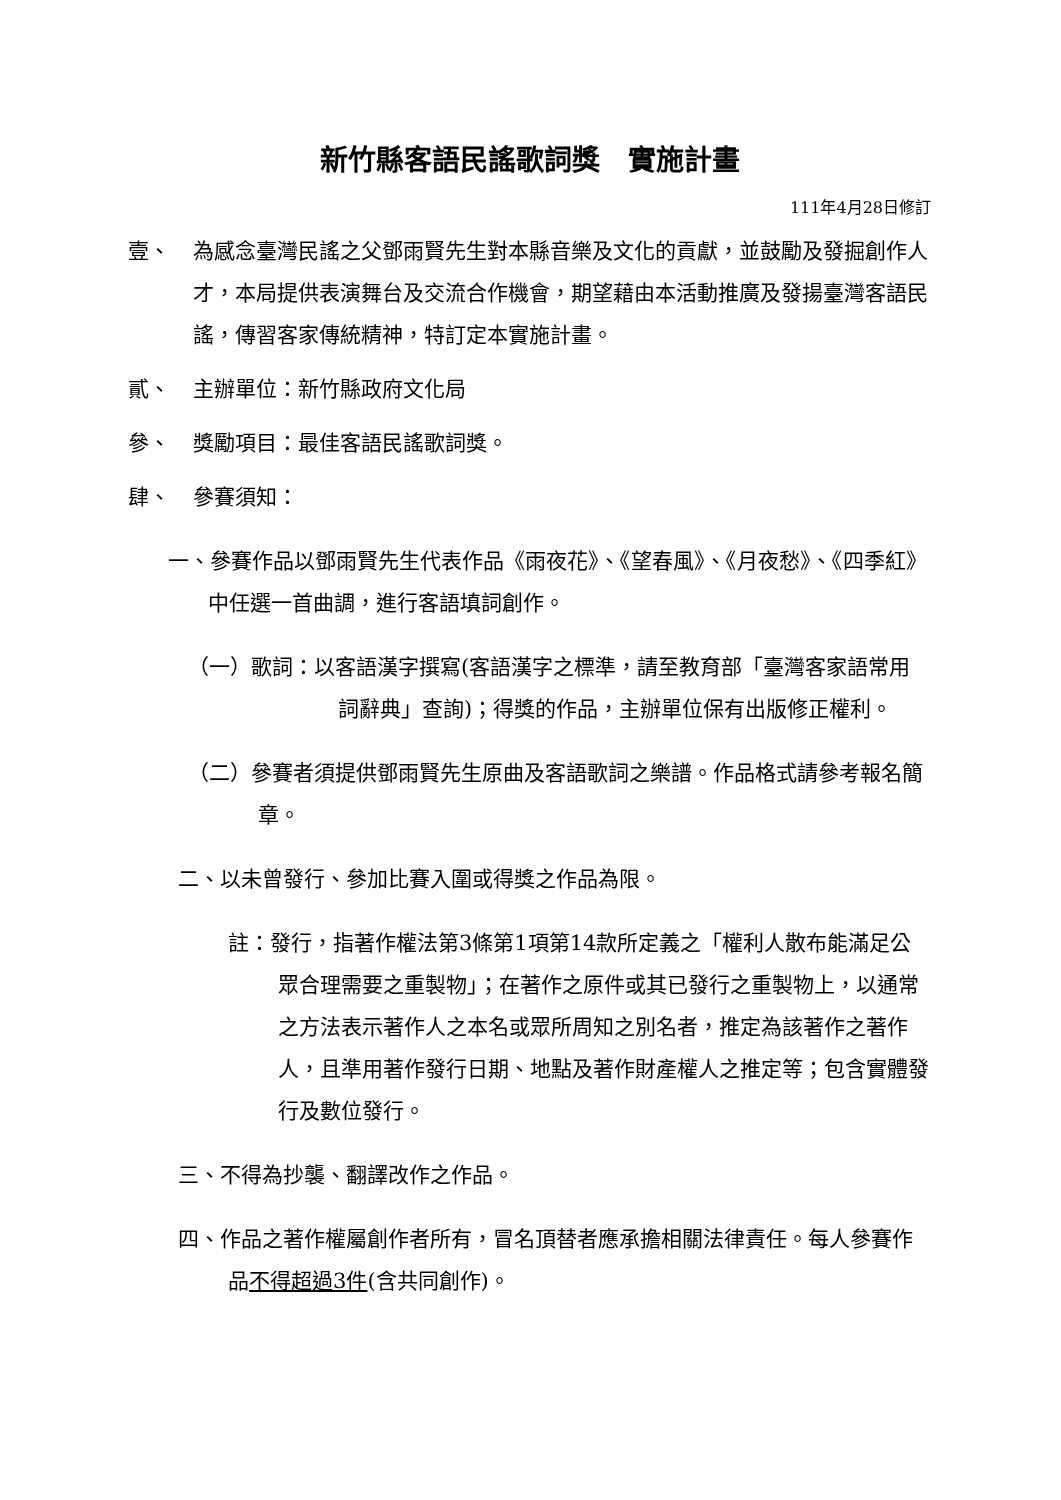新竹縣客語民謠歌詞獎　實施計畫
111年4月28日修訂
壹、 為感念臺灣民謠之父鄧雨賢先生對本縣音樂及文化的貢獻，並鼓勵及發掘創作人才，本局提供表演舞台及交流合作機會，期望藉由本活動推廣及發揚臺灣客語民謠，傳習客家傳統精神，特訂定本實施計畫。
貳、 主辦單位：新竹縣政府文化局
參、 獎勵項目：最佳客語民謠歌詞獎。
肆、 參賽須知：
一、參賽作品以鄧雨賢先生代表作品《雨夜花》、《望春風》、《月夜愁》、《四季紅》中任選一首曲調，進行客語填詞創作。
（一）歌詞：以客語漢字撰寫(客語漢字之標準，請至教育部「臺灣客家語常用詞辭典」查詢)；得獎的作品，主辦單位保有出版修正權利。
（二）參賽者須提供鄧雨賢先生原曲及客語歌詞之樂譜。作品格式請參考報名簡章。
二、以未曾發行、參加比賽入圍或得獎之作品為限。
註：發行，指著作權法第3條第1項第14款所定義之「權利人散布能滿足公眾合理需要之重製物」；在著作之原件或其已發行之重製物上，以通常之方法表示著作人之本名或眾所周知之別名者，推定為該著作之著作人，且準用著作發行日期、地點及著作財產權人之推定等；包含實體發行及數位發行。
三、不得為抄襲、翻譯改作之作品。
四、作品之著作權屬創作者所有，冒名頂替者應承擔相關法律責任。每人參賽作品不得超過3件(含共同創作)。